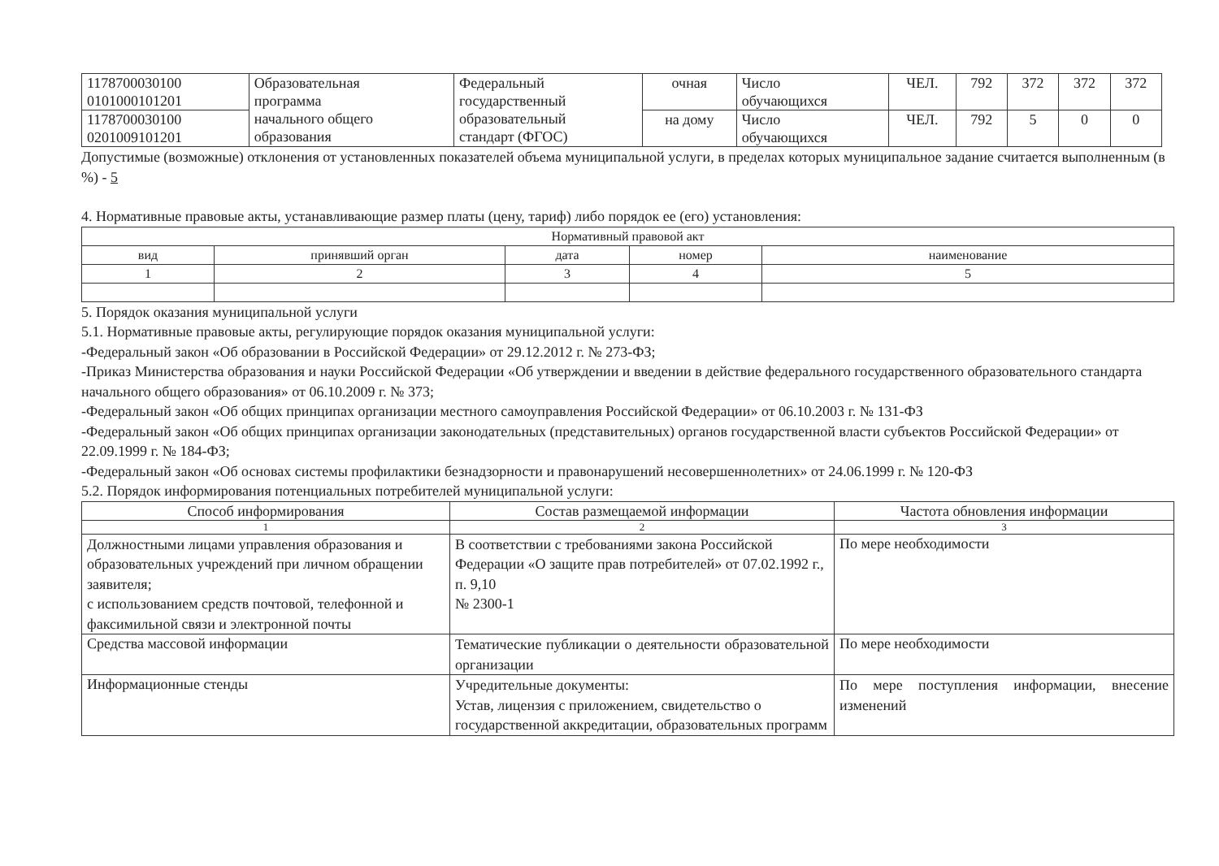| 1178700030100 0101000101201 | Образовательная программа начального общего образования | Федеральный государственный образовательный стандарт (ФГОС) | очная | Число обучающихся | ЧЕЛ. | 792 | 372 | 372 | 372 |
| 1178700030100 0201009101201 | | | на дому | Число обучающихся | ЧЕЛ. | 792 | 5 | 0 | 0 |
Допустимые (возможные) отклонения от установленных показателей объема муниципальной услуги, в пределах которых муниципальное задание считается выполненным (в %) - 5
4. Нормативные правовые акты, устанавливающие размер платы (цену, тариф) либо порядок ее (его) установления:
| Нормативный правовой акт | | | | |
| --- | --- | --- | --- | --- |
| вид | принявший орган | дата | номер | наименование |
| 1 | 2 | 3 | 4 | 5 |
5. Порядок оказания муниципальной услуги
5.1. Нормативные правовые акты, регулирующие порядок оказания муниципальной услуги:
-Федеральный закон «Об образовании в Российской Федерации» от 29.12.2012 г. № 273-ФЗ;
-Приказ Министерства образования и науки Российской Федерации «Об утверждении и введении в действие федерального государственного образовательного стандарта начального общего образования» от 06.10.2009 г. № 373;
-Федеральный закон «Об общих принципах организации местного самоуправления Российской Федерации» от 06.10.2003 г. № 131-ФЗ
-Федеральный закон «Об общих принципах организации законодательных (представительных) органов государственной власти субъектов Российской Федерации» от 22.09.1999 г. № 184-ФЗ;
-Федеральный закон «Об основах системы профилактики безнадзорности и правонарушений несовершеннолетних» от 24.06.1999 г. № 120-ФЗ
5.2. Порядок информирования потенциальных потребителей муниципальной услуги:
| Способ информирования | Состав размещаемой информации | Частота обновления информации |
| --- | --- | --- |
| 1 | 2 | 3 |
| Должностными лицами управления образования и образовательных учреждений при личном обращении заявителя; с использованием средств почтовой, телефонной и факсимильной связи и электронной почты | В соответствии с требованиями закона Российской Федерации «О защите прав потребителей» от 07.02.1992 г., п. 9,10 № 2300-1 | По мере необходимости |
| Средства массовой информации | Тематические публикации о деятельности образовательной организации | По мере необходимости |
| Информационные стенды | Учредительные документы: Устав, лицензия с приложением, свидетельство о государственной аккредитации, образовательных программ | По мере поступления информации, внесение изменений |